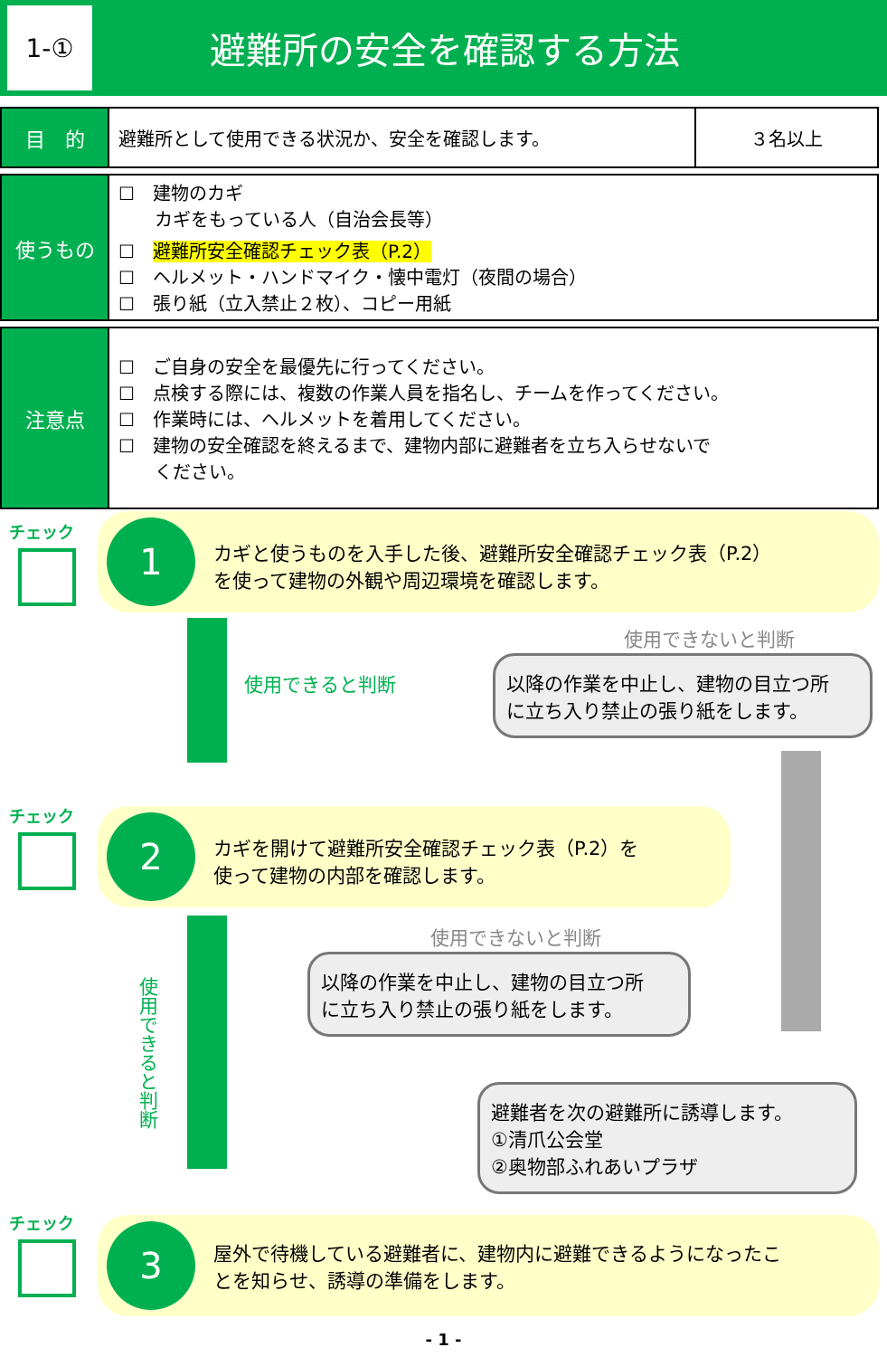1-①
避難所の安全を確認する方法
| 目 的 | 避難所として使用できる状況か、安全を確認します。 | ３名以上 |
| 使うもの | ☐ 建物のカギ カギをもっている人（自治会長等） ☐ 避難所安全確認チェック表（P.2） ☐ ヘルメット・ハンドマイク・懐中電灯（夜間の場合） ☐ 張り紙（立入禁止２枚）、コピー用紙 |
| 注意点 | ☐ ご自身の安全を最優先に行ってください。 ☐ 点検する際には、複数の作業人員を指名し、チームを作ってください。 ☐ 作業時には、ヘルメットを着用してください。 ☐ 建物の安全確認を終えるまで、建物内部に避難者を立ち入らせないで ください。 |
チェック
1
カギと使うものを入手した後、避難所安全確認チェック表（P.2）
を使って建物の外観や周辺環境を確認します。
使用できると判断
使用できないと判断
以降の作業を中止し、建物の目立つ所
に立ち入り禁止の張り紙をします。
チェック
2
カギを開けて避難所安全確認チェック表（P.2）を
使って建物の内部を確認します。
使用できると判断
使用できないと判断
以降の作業を中止し、建物の目立つ所
に立ち入り禁止の張り紙をします。
避難者を次の避難所に誘導します。
①清爪公会堂
②奥物部ふれあいプラザ
チェック
3
屋外で待機している避難者に、建物内に避難できるようになったこ
とを知らせ、誘導の準備をします。
- 1 -